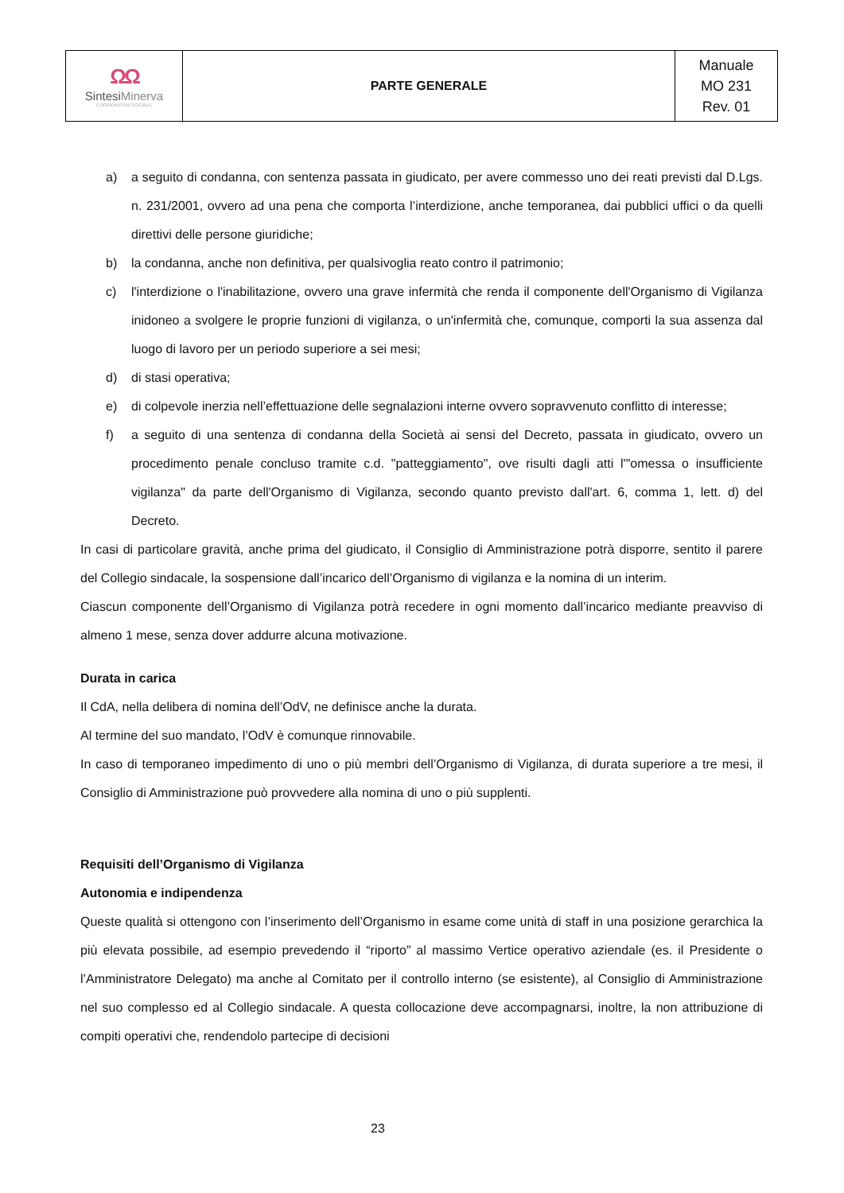| ΩΩ Sintesi Minerva COOPERATIVA SOCIALE | PARTE GENERALE | Manuale MO 231 Rev. 01 |
a) a seguito di condanna, con sentenza passata in giudicato, per avere commesso uno dei reati previsti dal D.Lgs. n. 231/2001, ovvero ad una pena che comporta l’interdizione, anche temporanea, dai pubblici uffici o da quelli direttivi delle persone giuridiche;
b) la condanna, anche non definitiva, per qualsivoglia reato contro il patrimonio;
c) l'interdizione o l'inabilitazione, ovvero una grave infermità che renda il componente dell'Organismo di Vigilanza inidoneo a svolgere le proprie funzioni di vigilanza, o un'infermità che, comunque, comporti la sua assenza dal luogo di lavoro per un periodo superiore a sei mesi;
d) di stasi operativa;
e) di colpevole inerzia nell’effettuazione delle segnalazioni interne ovvero sopravvenuto conflitto di interesse;
f) a seguito di una sentenza di condanna della Società ai sensi del Decreto, passata in giudicato, ovvero un procedimento penale concluso tramite c.d. "patteggiamento", ove risulti dagli atti l'"omessa o insufficiente vigilanza" da parte dell'Organismo di Vigilanza, secondo quanto previsto dall'art. 6, comma 1, lett. d) del Decreto.
In casi di particolare gravità, anche prima del giudicato, il Consiglio di Amministrazione potrà disporre, sentito il parere del Collegio sindacale, la sospensione dall’incarico dell’Organismo di vigilanza e la nomina di un interim.
Ciascun componente dell’Organismo di Vigilanza potrà recedere in ogni momento dall’incarico mediante preavviso di almeno 1 mese, senza dover addurre alcuna motivazione.
Durata in carica
Il CdA, nella delibera di nomina dell’OdV, ne definisce anche la durata.
Al termine del suo mandato, l’OdV è comunque rinnovabile.
In caso di temporaneo impedimento di uno o più membri dell’Organismo di Vigilanza, di durata superiore a tre mesi, il Consiglio di Amministrazione può provvedere alla nomina di uno o più supplenti.
Requisiti dell’Organismo di Vigilanza
Autonomia e indipendenza
Queste qualità si ottengono con l’inserimento dell’Organismo in esame come unità di staff in una posizione gerarchica la più elevata possibile, ad esempio prevedendo il “riporto” al massimo Vertice operativo aziendale (es. il Presidente o l’Amministratore Delegato) ma anche al Comitato per il controllo interno (se esistente), al Consiglio di Amministrazione nel suo complesso ed al Collegio sindacale. A questa collocazione deve accompagnarsi, inoltre, la non attribuzione di compiti operativi che, rendendolo partecipe di decisioni
23